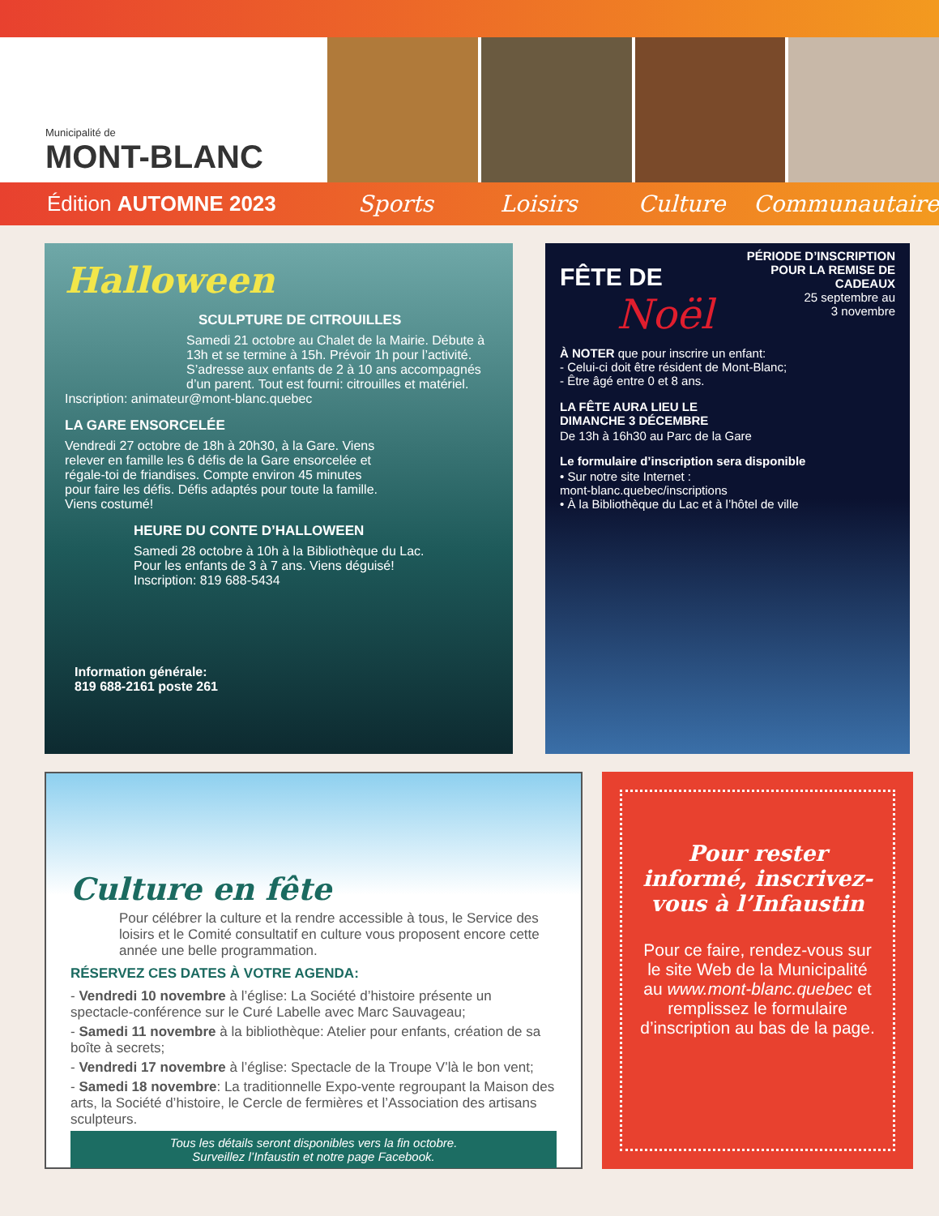Municipalité de
MONT-BLANC
Édition AUTOMNE 2023 Sports Loisirs Culture Communautaire
Halloween
SCULPTURE DE CITROUILLES
Samedi 21 octobre au Chalet de la Mairie. Débute à 13h et se termine à 15h. Prévoir 1h pour l’activité. S’adresse aux enfants de 2 à 10 ans accompagnés d’un parent. Tout est fourni: citrouilles et matériel.
Inscription: animateur@mont-blanc.quebec
LA GARE ENSORCELÉE
Vendredi 27 octobre de 18h à 20h30, à la Gare. Viens relever en famille les 6 défis de la Gare ensorcelée et régale-toi de friandises. Compte environ 45 minutes pour faire les défis. Défis adaptés pour toute la famille. Viens costumé!
HEURE DU CONTE D’HALLOWEEN
Samedi 28 octobre à 10h à la Bibliothèque du Lac.
Pour les enfants de 3 à 7 ans. Viens déguisé!
Inscription: 819 688-5434
Information générale:
819 688-2161 poste 261
FÊTE DE
Noël
PÉRIODE D’INSCRIPTION
POUR LA REMISE DE
CADEAUX
25 septembre au
3 novembre
À NOTER que pour inscrire un enfant:
- Celui-ci doit être résident de Mont-Blanc;
- Être âgé entre 0 et 8 ans.
LA FÊTE AURA LIEU LE
DIMANCHE 3 DÉCEMBRE
De 13h à 16h30 au Parc de la Gare
Le formulaire d’inscription sera disponible
• Sur notre site Internet :
mont-blanc.quebec/inscriptions
• À la Bibliothèque du Lac et à l’hôtel de ville
Culture en fête
Pour célébrer la culture et la rendre accessible à tous, le Service des loisirs et le Comité consultatif en culture vous proposent encore cette année une belle programmation.
RÉSERVEZ CES DATES À VOTRE AGENDA:
- Vendredi 10 novembre à l’église: La Société d’histoire présente un spectacle-conférence sur le Curé Labelle avec Marc Sauvageau;
- Samedi 11 novembre à la bibliothèque: Atelier pour enfants, création de sa boîte à secrets;
- Vendredi 17 novembre à l’église: Spectacle de la Troupe V’là le bon vent;
- Samedi 18 novembre: La traditionnelle Expo-vente regroupant la Maison des arts, la Société d’histoire, le Cercle de fermières et l’Association des artisans sculpteurs.
Tous les détails seront disponibles vers la fin octobre.
Surveillez l’Infaustin et notre page Facebook.
Pour rester informé, inscrivez-vous à l’Infaustin
Pour ce faire, rendez-vous sur le site Web de la Municipalité au www.mont-blanc.quebec et remplissez le formulaire d’inscription au bas de la page.